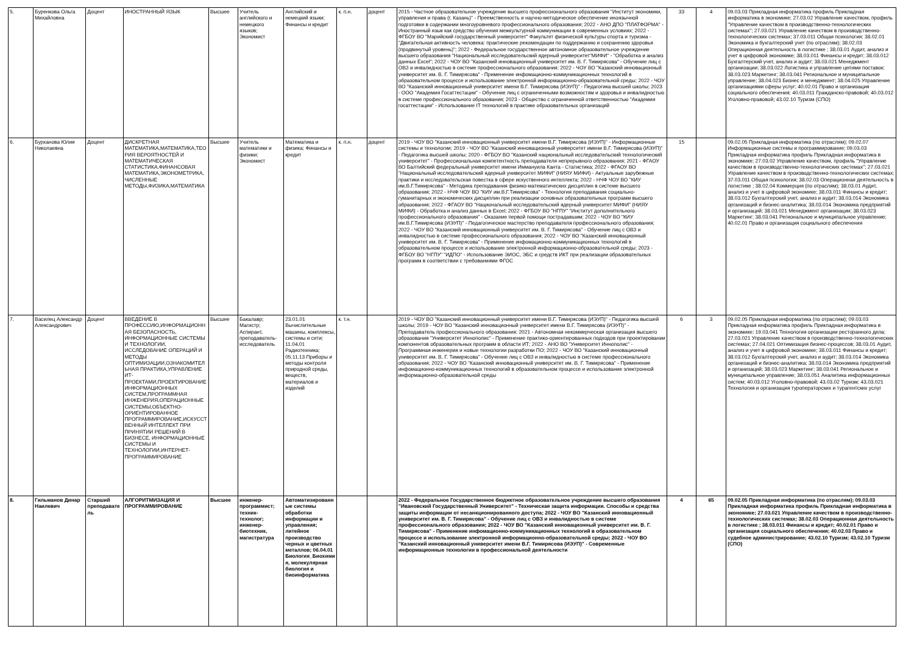| 5. | Буренкова Ольга Михайловна | Доцент | ИНОСТРАННЫЙ ЯЗЫК | Высшее | Учитель английского и немецкого языков; Экономист | Английский и немецкий языки; Финансы и кредит | к. п.н. | доцент | 2015 - Частное образовательное учреждение высшего профессионального образования "Институт экономики, управления и права (г. Казань)" - Преемственность и научно-методическое обеспечение иноязычной подготовки в содержании многоуровневого профессионального образования; 2022 - АНО ДПО "ПЛАТФОРМА" - Иностранный язык как средство обучения межкультурной коммуникации в современных условиях; 2022 - ФГБОУ ВО "Марийский государственный университет" Факультет физической культуры спорта и туризма - "Двигательная активность человека: практические рекомендации по поддержанию и сохранению здоровья (продвинутый уровень)"; 2022 - Федеральное государственное автономное образовательное учреждение высшего образования "Национальный исследовательский ядерный университет"МИФИ" - "Обработка и анализ данных Excel"; 2022 - ЧОУ ВО "Казанский инновационный университет им. В. Г. Тимирясова" - Обучение лиц с ОВЗ и инвалидностью в системе профессионального образования; 2022 - ЧОУ ВО "Казанский инновационный университет им. В. Г. Тимирясова" - Применение инфомационно-коммуникационных технологий в образовательном процессе и использование электронной информационно-образовательной среды; 2022 - ЧОУ ВО "Казанский инновационный университет имени В.Г. Тимирясова (ИЭУП)" - Педагогика высшей школы; 2023 - ООО "Академия Госаттестации" - Обучение лиц с ограниченными возможностям и здоровья и инвалидностью в системе профессионального образования; 2023 - Общество с ограниченной ответственностью "Академия госаттестации" - Использование IT технологий в практике образовательных организаций | 33 | 4 | 09.03.03 Прикладная информатика профиль Прикладная информатика в экономике; 27.03.02 Управление качеством, профиль "Управление качеством в производственно-технологических системах"; 27.03.021 Управление качеством в производственно-технологических системах; 37.03.011 Общая психология; 38.02.01 Экономика и бухгалтерский учет (по отраслям); 38.02.03 Операционная деятельность в логистике ; 38.03.01 Аудит, анализ и учет в цифровой экономике; 38.03.011 Финансы и кредит; 38.03.012 Бухгалтерский учет, анализ и аудит; 38.03.021 Менеджмент организации; 38.03.022 Логистика и управление цепями поставок; 38.03.023 Маркетинг; 38.03.041 Региональное и муниципальное управление; 38.04.023 Бизнес и менеджмент; 38.04.025 Управление организациями сферы услуг; 40.02.01 Право и организация социального обеспечения; 40.03.011 Гражданско-правовой; 40.03.012 Уголовно-правовой; 43.02.10 Туризм (СПО) |
| 6. | Бурханова Юлия Николаевна | Доцент | ДИСКРЕТНАЯ МАТЕМАТИКА,МАТЕМАТИКА,ТЕОРИЯ ВЕРОЯТНОСТЕЙ И МАТЕМАТИЧЕСКАЯ СТАТИСТИКА,ФИНАНСОВАЯ МАТЕМАТИКА,ЭКОНОМЕТРИКА,ЧИСЛЕННЫЕ МЕТОДЫ,ФИЗИКА,МАТЕМАТИКА | Высшее | Учитель математики и физики; Экономист | Математика и физика; Финансы и кредит | к. п.н. | доцент | 2019 - ЧОУ ВО "Казанский инновационный университет имени В.Г. Тимирясова (ИЭУП)" - Информационные системы и технологии; 2019 - ЧОУ ВО "Казанский инновационный университет имени В.Г. Тимирясова (ИЭУП)" - Педагогика высшей школы; 2020 - ФГБОУ ВО "Казанский национальный исследовательский технологический университет" - Профессиональная компетентность преподавателя непрерывного образования; 2021 - ФГАОУ ВО Балтийский федеральный университет имени Иммануила Канта - Статистика; 2022 - ФГАОУ ВО "Национальный исследовательский ядерный университет МИФИ" (НИЯУ МИФИ) - Актуальные зарубежные практики и исследовательская повестка в сфере искуственного интеллекта; 2022 - НЧФ ЧОУ ВО "КИУ им.В.Г.Тимирясова" - Методика преподавания физико-математических дисциплин в системе высшего образования; 2022 - НЧФ ЧОУ ВО "КИУ им.В.Г.Тимирясова" - Технология преподавания социально-гуманитарных и экономических дисциплин при реализации основных образовательных программ высшего образования; 2022 - ФГАОУ ВО "Национальный исследовательский ядерный университет МИФИ" (НИЯУ МИФИ) - Обработка и анализ данных в Excel; 2022 - ФГБОУ ВО "НГПУ" "Институт дополнительного профессионального образования" - Оказание первой помощи пострадавшим; 2022 - ЧОУ ВО "КИУ им.В.Г.Тимирясова (ИЭУП)" - Педагогическое мастерство преподавателя профессионального образования; 2022 - ЧОУ ВО "Казанский инновационный университет им. В. Г. Тимирясова" - Обучение лиц с ОВЗ и инвалидностью в системе профессионального образования; 2022 - ЧОУ ВО "Казанский инновационный университет им. В. Г. Тимирясова" - Применение инфомационно-коммуникационных технологий в образовательном процессе и использование электронной информационно-образовательной среды; 2023 - ФГБОУ ВО "НГПУ" "ИДПО" - Использование ЭИОС, ЭБС и средств ИКТ при реализации образовательных программ в соответствии с требованиями ФГОС | 15 | | 09.02.05 Прикладная информатика (по отраслям); 09.02.07 Информационные системы и программирование; 09.03.03 Прикладная информатика профиль Прикладная информатика в экономике; 27.03.02 Управление качеством, профиль "Управление качеством в производственно-технологических системах"; 27.03.021 Управление качеством в производственно-технологических системах; 37.03.011 Общая психология; 38.02.03 Операционная деятельность в логистике ; 38.02.04 Коммерция (по отраслям); 38.03.01 Аудит, анализ и учет в цифровой экономике; 38.03.011 Финансы и кредит; 38.03.012 Бухгалтерский учет, анализ и аудит; 38.03.014 Экономика организаций и бизнес-аналитика; 38.03.014 Экономика предприятий и организаций; 38.03.021 Менеджмент организации; 38.03.023 Маркетинг; 38.03.041 Региональное и муниципальное управление; 40.02.01 Право и организация социального обеспечения |
| 7. | Василец Александр Александрович | Доцент | ВВЕДЕНИЕ В ПРОФЕССИЮ,ИНФОРМАЦИОННАЯ БЕЗОПАСНОСТЬ, ИНФОРМАЦИОННЫЕ СИСТЕМЫ И ТЕХНОЛОГИИ, ИССЛЕДОВАНИЕ ОПЕРАЦИЙ И МЕТОДЫ ОПТИМИЗАЦИИ,ОЗНАКОМИТЕЛЬНАЯ ПРАКТИКА,УПРАВЛЕНИЕ ИТ-ПРОЕКТАМИ,ПРОЕКТИРОВАНИЕ ИНФОРМАЦИОННЫХ СИСТЕМ,ПРОГРАММНАЯ ИНЖЕНЕРИЯ,ОПЕРАЦИОННЫЕ СИСТЕМЫ,ОБЪЕКТНО-ОРИЕНТИРОВАННОЕ ПРОГРАММИРОВАНИЕ,ИСКУССТВЕННЫЙ ИНТЕЛЛЕКТ ПРИ ПРИНЯТИИ РЕШЕНИЙ В БИЗНЕСЕ, ИНФОРМАЦИОННЫЕ СИСТЕМЫ И ТЕХНОЛОГИИ,ИНТЕРНЕТ-ПРОГРАММИРОВАНИЕ | Высшее | Бакалавр; Магистр; Аспирант, преподаватель-исследователь | 23.01.01 Вычислительные машины, комплексы, системы и сети; 11.04.01 Радиотехника; 05.11.13 Приборы и методы контроля природной среды, веществ, материалов и изделий | к. т.н. | | 2019 - ЧОУ ВО "Казанский инновационный университет имени В.Г. Тимирясова (ИЭУП)" - Педагогика высшей школы; 2019 - ЧОУ ВО "Казанский инновационный университет имени В.Г. Тимирясова (ИЭУП)" - Преподаватель профессионального образования; 2021 - Автономная некоммерческая организация высшего образования "Университет Иннополис" - Применение практико-ориентированных подходов при проектировании компонентов образовательных программ в области ИТ; 2022 - АНО ВО "Университет Иннополис" - Программная инженерия и новые технологии разработки ПО; 2022 - ЧОУ ВО "Казанский инновационный университет им. В. Г. Тимирясова" - Обучение лиц с ОВЗ и инвалидностью в системе профессионального образования; 2022 - ЧОУ ВО "Казанский инновационный университет им. В. Г. Тимирясова" - Применение инфомационно-коммуникационных технологий в образовательном процессе и использование электронной информационно-образовательной среды | 6 | 3 | 09.02.05 Прикладная информатика (по отраслям); 09.03.03 Прикладная информатика профиль Прикладная информатика в экономике; 19.03.041 Технология организации ресторанного дела; 27.03.021 Управление качеством в производственно-технологических системах; 27.04.021 Оптимизация бизнес-процессов; 38.03.01 Аудит, анализ и учет в цифровой экономике; 38.03.011 Финансы и кредит; 38.03.012 Бухгалтерский учет, анализ и аудит; 38.03.014 Экономика организаций и бизнес-аналитика; 38.03.014 Экономика предприятий и организаций; 38.03.023 Маркетинг; 38.03.041 Региональное и муниципальное управление; 38.03.051 Аналитика информационных систем; 40.03.012 Уголовно-правовой; 43.03.02 Туризм; 43.03.021 Технология и организация туроператорских и турагентских услуг |
| 8. | Гильманов Динар Наилевич | Старший преподаватель | АЛГОРИТМИЗАЦИЯ И ПРОГРАММИРОВАНИЕ | Высшее | инженер-программист; техник-технолог; инженер-биотехник, магистратура | Автоматизированные системы обработки информации и управления; литейное производство черных и цветных металлов; 06.04.01 Биология_Биохимия, молекулярная биология и биоинформатика | | | 2022 - Федеральное Государственное бюджетное образовательное учреждение высшего образования "Ивановский Государственный Университет" - Техническая защита информации. Способы и средства защиты информации от несанкционированного доступа; 2022 - ЧОУ ВО "Казанский инновационный университет им. В. Г. Тимирясова" - Обучение лиц с ОВЗ и инвалидностью в системе профессионального образования; 2022 - ЧОУ ВО "Казанский инновационный университет им. В. Г. Тимирясова" - Применение инфомационно-коммуникационных технологий в образовательном процессе и использование электронной информационно-образовательной среды; 2022 - ЧОУ ВО "Казанский инновационный университет имени В.Г. Тимирясова (ИЭУП)" - Современные информационные технологии в профессиональной деятельности | 4 | 65 | 09.02.05 Прикладная информатика (по отраслям); 09.03.03 Прикладная информатика профиль Прикладная информатика в экономике; 27.03.021 Управление качеством в производственно-технологических системах; 38.02.03 Операционная деятельность в логистике ; 38.03.011 Финансы и кредит; 40.02.01 Право и организация социального обеспечения; 40.02.03 Право и судебное администрирование; 43.02.10 Туризм; 43.02.10 Туризм (СПО) |